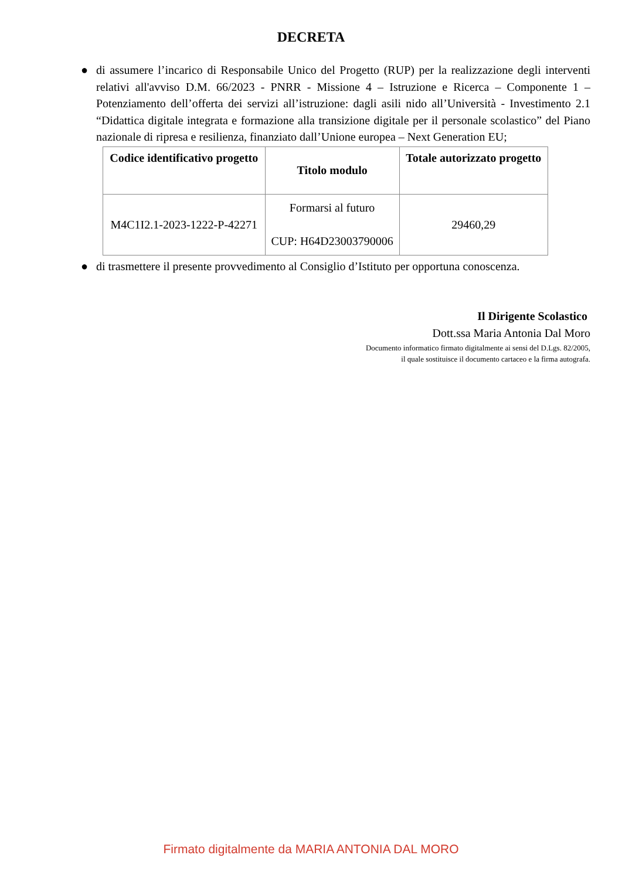DECRETA
● di assumere l’incarico di Responsabile Unico del Progetto (RUP) per la realizzazione degli interventi relativi all'avviso D.M. 66/2023 - PNRR - Missione 4 – Istruzione e Ricerca – Componente 1 – Potenziamento dell’offerta dei servizi all’istruzione: dagli asili nido all’Università - Investimento 2.1 “Didattica digitale integrata e formazione alla transizione digitale per il personale scolastico” del Piano nazionale di ripresa e resilienza, finanziato dall’Unione europea – Next Generation EU;
| Codice identificativo progetto | Titolo modulo | Totale autorizzato progetto |
| --- | --- | --- |
| M4C1I2.1-2023-1222-P-42271 | Formarsi al futuro CUP: H64D23003790006 | 29460,29 |
● di trasmettere il presente provvedimento al Consiglio d’Istituto per opportuna conoscenza.
Il Dirigente Scolastico
Dott.ssa Maria Antonia Dal Moro
Documento informatico firmato digitalmente ai sensi del D.Lgs. 82/2005,
il quale sostituisce il documento cartaceo e la firma autografa.
Firmato digitalmente da MARIA ANTONIA DAL MORO